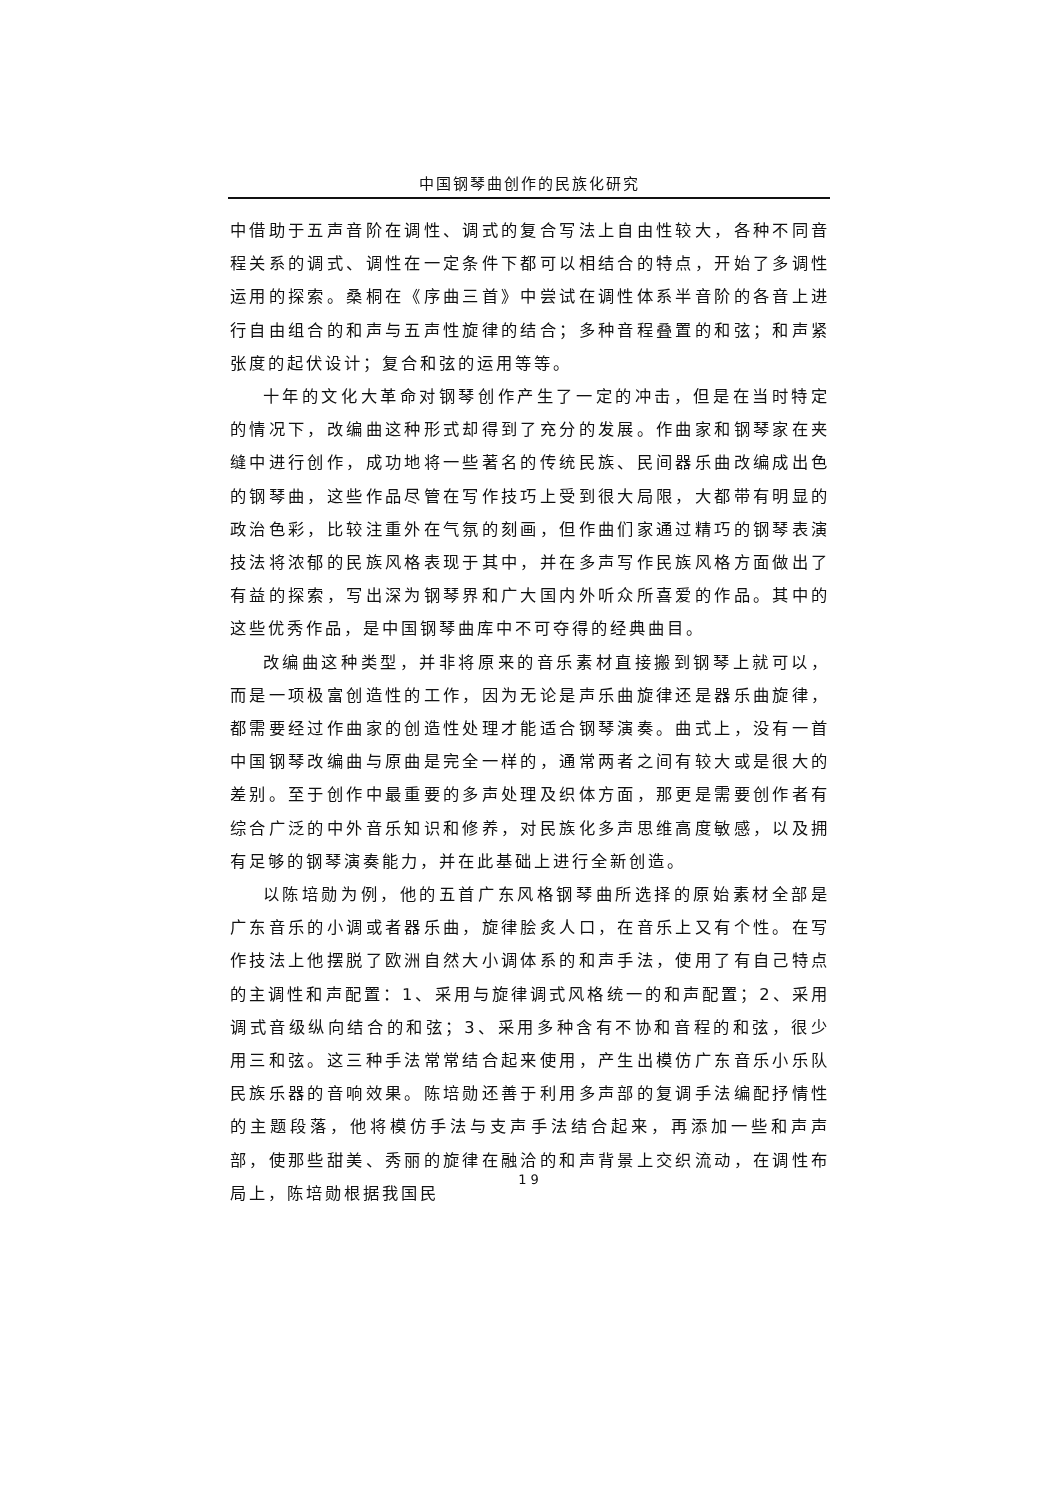中国钢琴曲创作的民族化研究
中借助于五声音阶在调性、调式的复合写法上自由性较大，各种不同音程关系的调式、调性在一定条件下都可以相结合的特点，开始了多调性运用的探索。桑桐在《序曲三首》中尝试在调性体系半音阶的各音上进行自由组合的和声与五声性旋律的结合；多种音程叠置的和弦；和声紧张度的起伏设计；复合和弦的运用等等。
十年的文化大革命对钢琴创作产生了一定的冲击，但是在当时特定的情况下，改编曲这种形式却得到了充分的发展。作曲家和钢琴家在夹缝中进行创作，成功地将一些著名的传统民族、民间器乐曲改编成出色的钢琴曲，这些作品尽管在写作技巧上受到很大局限，大都带有明显的政治色彩，比较注重外在气氛的刻画，但作曲们家通过精巧的钢琴表演技法将浓郁的民族风格表现于其中，并在多声写作民族风格方面做出了有益的探索，写出深为钢琴界和广大国内外听众所喜爱的作品。其中的这些优秀作品，是中国钢琴曲库中不可夺得的经典曲目。
改编曲这种类型，并非将原来的音乐素材直接搬到钢琴上就可以，而是一项极富创造性的工作，因为无论是声乐曲旋律还是器乐曲旋律，都需要经过作曲家的创造性处理才能适合钢琴演奏。曲式上，没有一首中国钢琴改编曲与原曲是完全一样的，通常两者之间有较大或是很大的差别。至于创作中最重要的多声处理及织体方面，那更是需要创作者有综合广泛的中外音乐知识和修养，对民族化多声思维高度敏感，以及拥有足够的钢琴演奏能力，并在此基础上进行全新创造。
以陈培勋为例，他的五首广东风格钢琴曲所选择的原始素材全部是广东音乐的小调或者器乐曲，旋律脍炙人口，在音乐上又有个性。在写作技法上他摆脱了欧洲自然大小调体系的和声手法，使用了有自己特点的主调性和声配置：1、采用与旋律调式风格统一的和声配置；2、采用调式音级纵向结合的和弦；3、采用多种含有不协和音程的和弦，很少用三和弦。这三种手法常常结合起来使用，产生出模仿广东音乐小乐队民族乐器的音响效果。陈培勋还善于利用多声部的复调手法编配抒情性的主题段落，他将模仿手法与支声手法结合起来，再添加一些和声声部，使那些甜美、秀丽的旋律在融洽的和声背景上交织流动，在调性布局上，陈培勋根据我国民
19